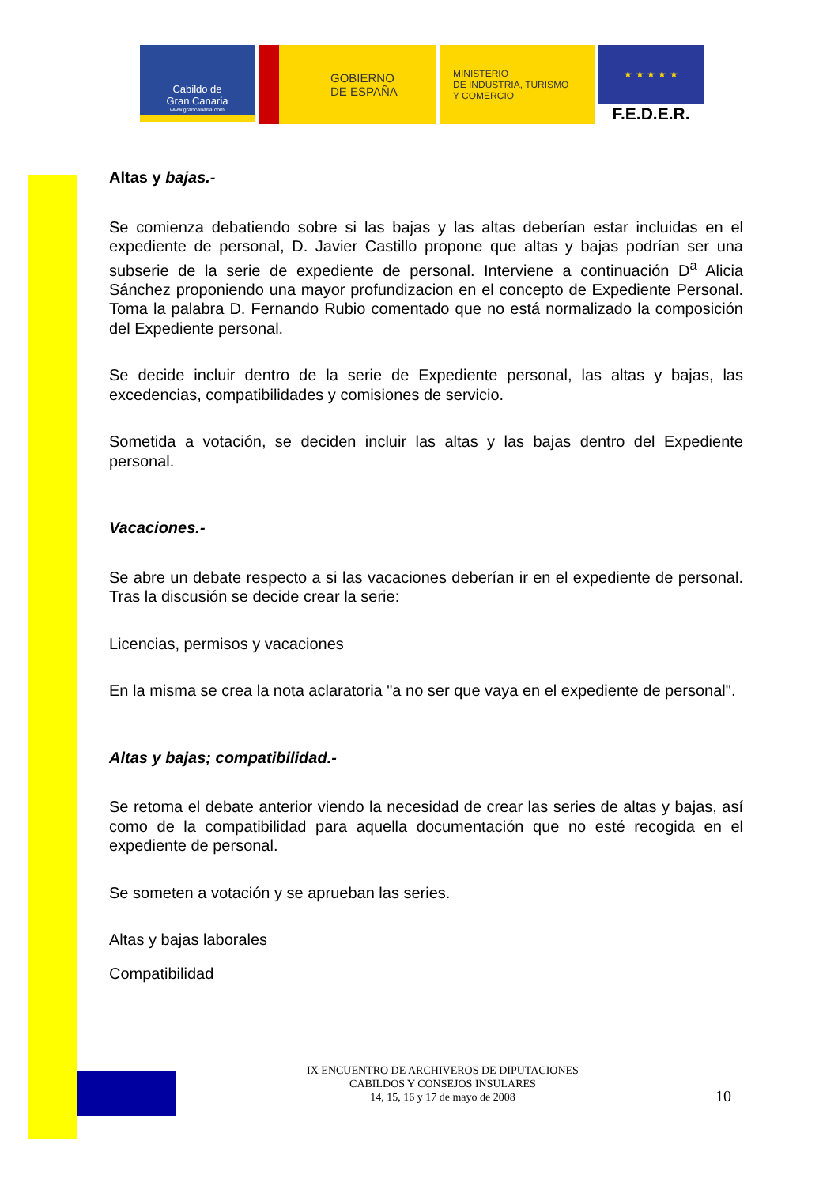Cabildo de
Gran Canaria
www.grancanaria.com
GOBIERNO
DE ESPAÑA
MINISTERIO
DE INDUSTRIA, TURISMO
Y COMERCIO
★ ★ ★ ★ ★
F.E.D.E.R.
Altas y bajas.-
Se comienza debatiendo sobre si las bajas y las altas deberían estar incluidas en el expediente de personal, D. Javier Castillo propone que altas y bajas podrían ser una subserie de la serie de expediente de personal. Interviene a continuación D<sup>a</sup> Alicia Sánchez proponiendo una mayor profundizacion en el concepto de Expediente Personal. Toma la palabra D. Fernando Rubio comentado que no está normalizado la composición del Expediente personal.
Se decide incluir dentro de la serie de Expediente personal, las altas y bajas, las excedencias, compatibilidades y comisiones de servicio.
Sometida a votación, se deciden incluir las altas y las bajas dentro del Expediente personal.
Vacaciones.-
Se abre un debate respecto a si las vacaciones deberían ir en el expediente de personal. Tras la discusión se decide crear la serie:
Licencias, permisos y vacaciones
En la misma se crea la nota aclaratoria "a no ser que vaya en el expediente de personal".
Altas y bajas; compatibilidad.-
Se retoma el debate anterior viendo la necesidad de crear las series de altas y bajas, así como de la compatibilidad para aquella documentación que no esté recogida en el expediente de personal.
Se someten a votación y se aprueban las series.
Altas y bajas laborales
Compatibilidad
IX ENCUENTRO DE ARCHIVEROS DE DIPUTACIONES
CABILDOS Y CONSEJOS INSULARES
14, 15, 16 y 17 de mayo de 2008
10